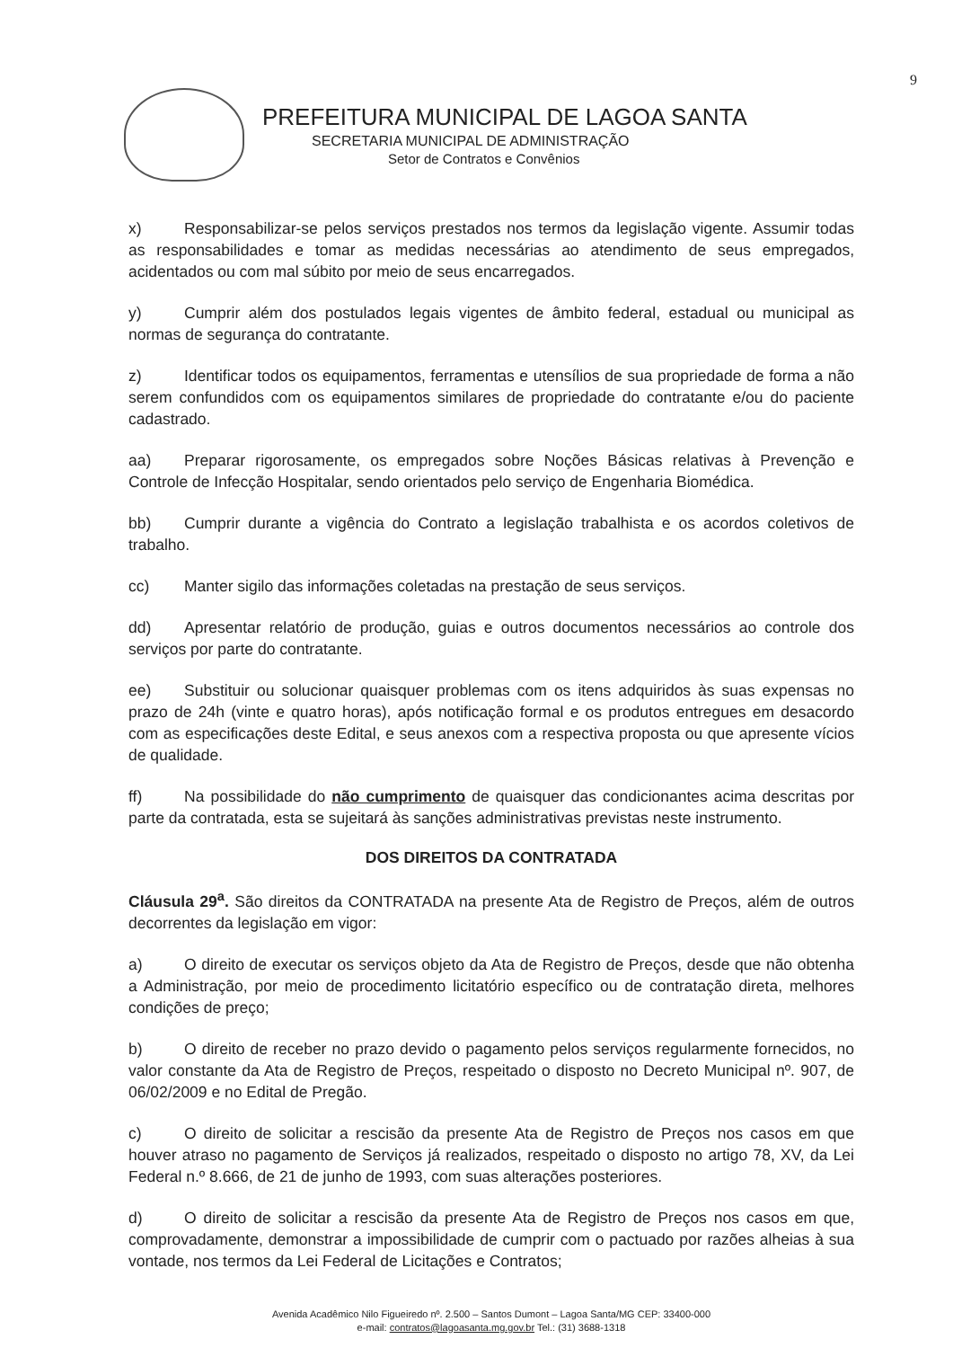9
PREFEITURA MUNICIPAL DE LAGOA SANTA
SECRETARIA MUNICIPAL DE ADMINISTRAÇÃO
Setor de Contratos e Convênios
x) Responsabilizar-se pelos serviços prestados nos termos da legislação vigente. Assumir todas as responsabilidades e tomar as medidas necessárias ao atendimento de seus empregados, acidentados ou com mal súbito por meio de seus encarregados.
y) Cumprir além dos postulados legais vigentes de âmbito federal, estadual ou municipal as normas de segurança do contratante.
z) Identificar todos os equipamentos, ferramentas e utensílios de sua propriedade de forma a não serem confundidos com os equipamentos similares de propriedade do contratante e/ou do paciente cadastrado.
aa) Preparar rigorosamente, os empregados sobre Noções Básicas relativas à Prevenção e Controle de Infecção Hospitalar, sendo orientados pelo serviço de Engenharia Biomédica.
bb) Cumprir durante a vigência do Contrato a legislação trabalhista e os acordos coletivos de trabalho.
cc) Manter sigilo das informações coletadas na prestação de seus serviços.
dd) Apresentar relatório de produção, guias e outros documentos necessários ao controle dos serviços por parte do contratante.
ee) Substituir ou solucionar quaisquer problemas com os itens adquiridos às suas expensas no prazo de 24h (vinte e quatro horas), após notificação formal e os produtos entregues em desacordo com as especificações deste Edital, e seus anexos com a respectiva proposta ou que apresente vícios de qualidade.
ff) Na possibilidade do não cumprimento de quaisquer das condicionantes acima descritas por parte da contratada, esta se sujeitará às sanções administrativas previstas neste instrumento.
DOS DIREITOS DA CONTRATADA
Cláusula 29<sup>a</sup>. São direitos da CONTRATADA na presente Ata de Registro de Preços, além de outros decorrentes da legislação em vigor:
a) O direito de executar os serviços objeto da Ata de Registro de Preços, desde que não obtenha a Administração, por meio de procedimento licitatório específico ou de contratação direta, melhores condições de preço;
b) O direito de receber no prazo devido o pagamento pelos serviços regularmente fornecidos, no valor constante da Ata de Registro de Preços, respeitado o disposto no Decreto Municipal nº. 907, de 06/02/2009 e no Edital de Pregão.
c) O direito de solicitar a rescisão da presente Ata de Registro de Preços nos casos em que houver atraso no pagamento de Serviços já realizados, respeitado o disposto no artigo 78, XV, da Lei Federal n.º 8.666, de 21 de junho de 1993, com suas alterações posteriores.
d) O direito de solicitar a rescisão da presente Ata de Registro de Preços nos casos em que, comprovadamente, demonstrar a impossibilidade de cumprir com o pactuado por razões alheias à sua vontade, nos termos da Lei Federal de Licitações e Contratos;
Avenida Acadêmico Nilo Figueiredo nº. 2.500 – Santos Dumont – Lagoa Santa/MG CEP: 33400-000
e-mail: contratos@lagoasanta.mg.gov.br Tel.: (31) 3688-1318